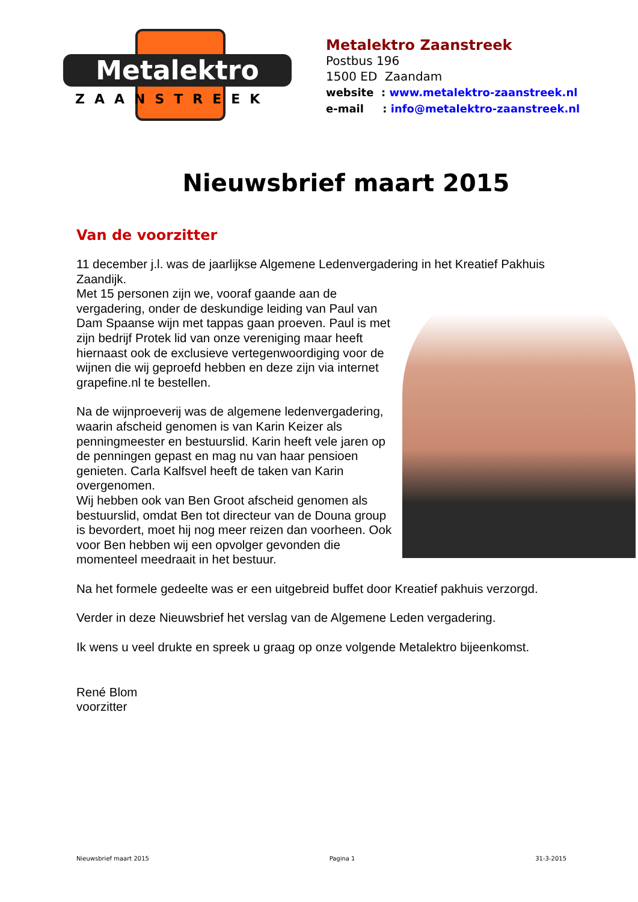Metalektro
ZAANSTREEK
Metalektro Zaanstreek
Postbus 196
1500 ED Zaandam
website : www.metalektro-zaanstreek.nl
e-mail : info@metalektro-zaanstreek.nl
Nieuwsbrief maart 2015
Van de voorzitter
11 december j.l. was de jaarlijkse Algemene Ledenvergadering in het Kreatief Pakhuis Zaandijk.
Met 15 personen zijn we, vooraf gaande aan de vergadering, onder de deskundige leiding van Paul van Dam Spaanse wijn met tappas gaan proeven. Paul is met zijn bedrijf Protek lid van onze vereniging maar heeft hiernaast ook de exclusieve vertegenwoordiging voor de wijnen die wij geproefd hebben en deze zijn via internet grapefine.nl te bestellen.
Na de wijnproeverij was de algemene ledenvergadering, waarin afscheid genomen is van Karin Keizer als penningmeester en bestuurslid. Karin heeft vele jaren op de penningen gepast en mag nu van haar pensioen genieten. Carla Kalfsvel heeft de taken van Karin overgenomen.
Wij hebben ook van Ben Groot afscheid genomen als bestuurslid, omdat Ben tot directeur van de Douna group is bevordert, moet hij nog meer reizen dan voorheen. Ook voor Ben hebben wij een opvolger gevonden die momenteel meedraait in het bestuur.
Na het formele gedeelte was er een uitgebreid buffet door Kreatief pakhuis verzorgd.
Verder in deze Nieuwsbrief het verslag van de Algemene Leden vergadering.
Ik wens u veel drukte en spreek u graag op onze volgende Metalektro bijeenkomst.
René Blom
voorzitter
Nieuwsbrief maart 2015 Pagina 1 31-3-2015